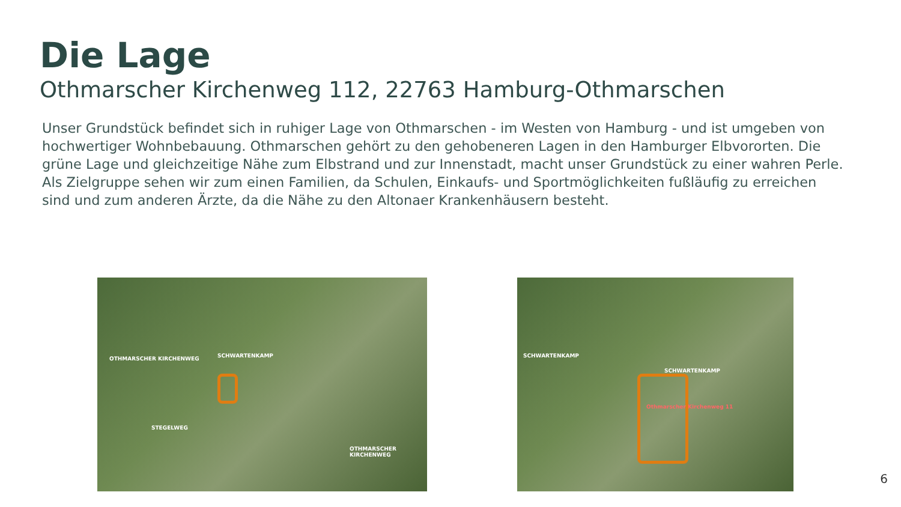Die Lage
Othmarscher Kirchenweg 112, 22763 Hamburg-Othmarschen
Unser Grundstück befindet sich in ruhiger Lage von Othmarschen - im Westen von Hamburg - und ist umgeben von hochwertiger Wohnbebauung. Othmarschen gehört zu den gehobeneren Lagen in den Hamburger Elbvororten. Die grüne Lage und gleichzeitige Nähe zum Elbstrand und zur Innenstadt, macht unser Grundstück zu einer wahren Perle.
Als Zielgruppe sehen wir zum einen Familien, da Schulen, Einkaufs- und Sportmöglichkeiten fußläufig zu erreichen sind und zum anderen Ärzte, da die Nähe zu den Altonaer Krankenhäusern besteht.
OTHMARSCHER KIRCHENWEG SCHWARTENKAMP
OTHMARSCHER KIRCHENWEG
STEGELWEG
SCHWARTENKAMP
SCHWARTENKAMP
Othmarscher Kirchenweg 11
6